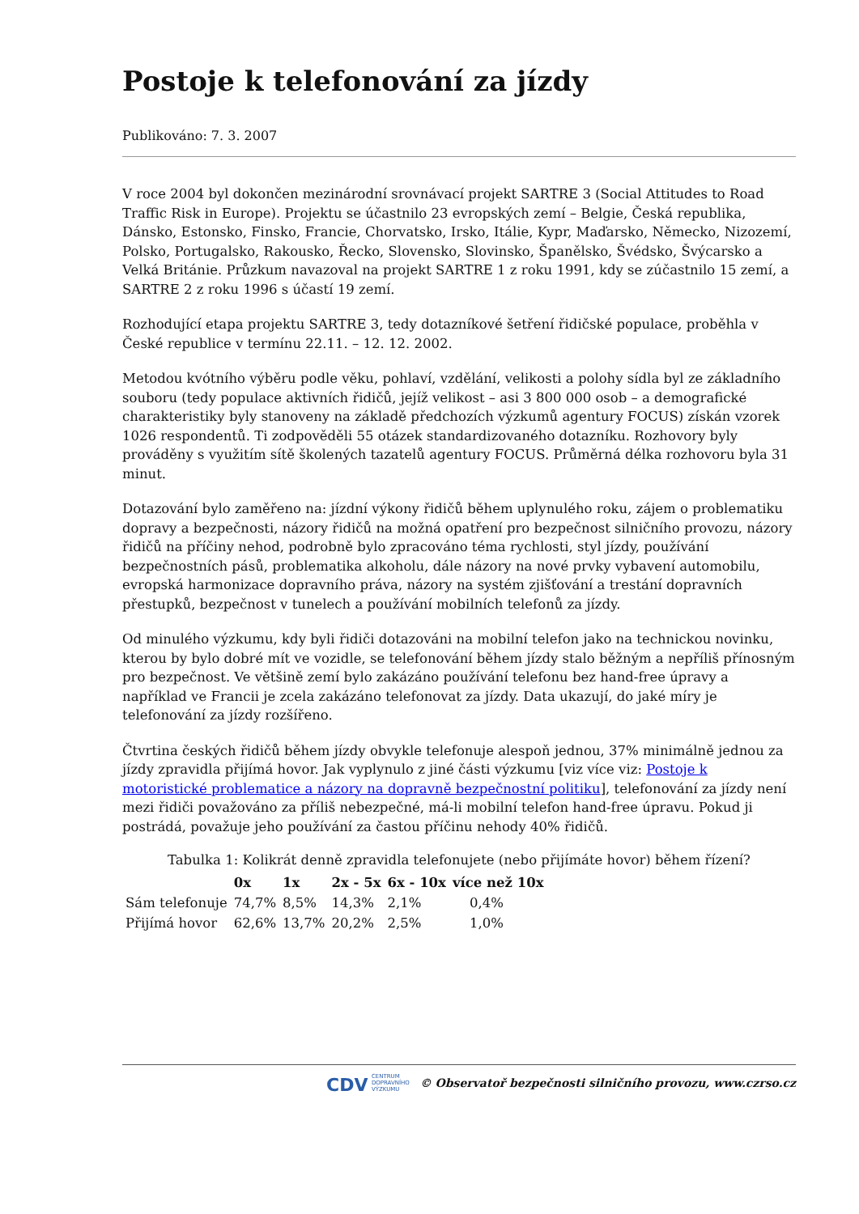Postoje k telefonování za jízdy
Publikováno: 7. 3. 2007
V roce 2004 byl dokončen mezinárodní srovnávací projekt SARTRE 3 (Social Attitudes to Road Traffic Risk in Europe). Projektu se účastnilo 23 evropských zemí – Belgie, Česká republika, Dánsko, Estonsko, Finsko, Francie, Chorvatsko, Irsko, Itálie, Kypr, Maďarsko, Německo, Nizozemí, Polsko, Portugalsko, Rakousko, Řecko, Slovensko, Slovinsko, Španělsko, Švédsko, Švýcarsko a Velká Británie. Průzkum navazoval na projekt SARTRE 1 z roku 1991, kdy se zúčastnilo 15 zemí, a SARTRE 2 z roku 1996 s účastí 19 zemí.
Rozhodující etapa projektu SARTRE 3, tedy dotazníkové šetření řidičské populace, proběhla v České republice v termínu 22.11. – 12. 12. 2002.
Metodou kvótního výběru podle věku, pohlaví, vzdělání, velikosti a polohy sídla byl ze základního souboru (tedy populace aktivních řidičů, jejíž velikost – asi 3 800 000 osob – a demografické charakteristiky byly stanoveny na základě předchozích výzkumů agentury FOCUS) získán vzorek 1026 respondentů. Ti zodpověděli 55 otázek standardizovaného dotazníku. Rozhovory byly prováděny s využitím sítě školených tazatelů agentury FOCUS. Průměrná délka rozhovoru byla 31 minut.
Dotazování bylo zaměřeno na: jízdní výkony řidičů během uplynulého roku, zájem o problematiku dopravy a bezpečnosti, názory řidičů na možná opatření pro bezpečnost silničního provozu, názory řidičů na příčiny nehod, podrobně bylo zpracováno téma rychlosti, styl jízdy, používání bezpečnostních pásů, problematika alkoholu, dále názory na nové prvky vybavení automobilu, evropská harmonizace dopravního práva, názory na systém zjišťování a trestání dopravních přestupků, bezpečnost v tunelech a používání mobilních telefonů za jízdy.
Od minulého výzkumu, kdy byli řidiči dotazováni na mobilní telefon jako na technickou novinku, kterou by bylo dobré mít ve vozidle, se telefonování během jízdy stalo běžným a nepříliš přínosným pro bezpečnost. Ve většině zemí bylo zakázáno používání telefonu bez hand-free úpravy a například ve Francii je zcela zakázáno telefonovat za jízdy. Data ukazují, do jaké míry je telefonování za jízdy rozšířeno.
Čtvrtina českých řidičů během jízdy obvykle telefonuje alespoň jednou, 37% minimálně jednou za jízdy zpravidla přijímá hovor. Jak vyplynulo z jiné části výzkumu [viz více viz: Postoje k motoristické problematice a názory na dopravně bezpečnostní politiku], telefonování za jízdy není mezi řidiči považováno za příliš nebezpečné, má-li mobilní telefon hand-free úpravu. Pokud ji postrádá, považuje jeho používání za častou příčinu nehody 40% řidičů.
Tabulka 1: Kolikrát denně zpravidla telefonujete (nebo přijímáte hovor) během řízení?
| | 0x | 1x | 2x - 5x | 6x - 10x | více než 10x |
| --- | --- | --- | --- | --- | --- |
| Sám telefonuje | 74,7% | 8,5% | 14,3% | 2,1% | 0,4% |
| Přijímá hovor | 62,6% | 13,7% | 20,2% | 2,5% | 1,0% |
CDV CENTRUM
DOPRAVNÍHO
VÝZKUMU © Observatoř bezpečnosti silničního provozu, www.czrso.cz